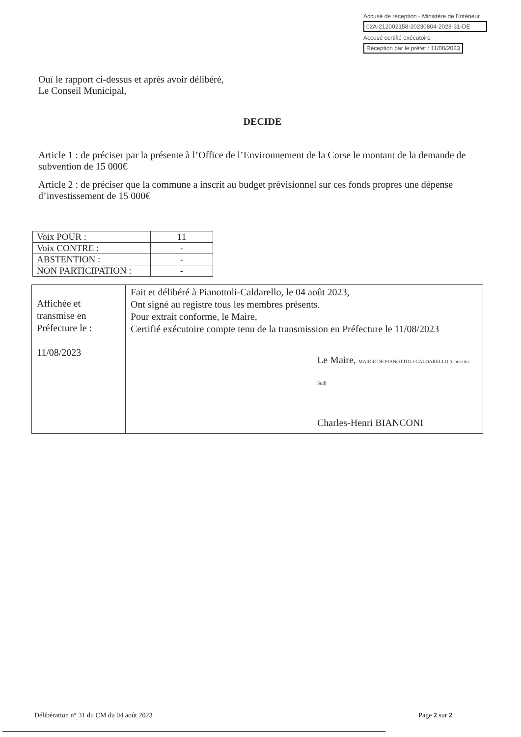Accusé de réception - Ministère de l'Intérieur
02A-212002158-20230804-2023-31-DE
Accusé certifié exécutoire
Réception par le préfet : 11/08/2023
Ouï le rapport ci-dessus et après avoir délibéré,
Le Conseil Municipal,
DECIDE
Article 1 : de préciser par la présente à l’Office de l’Environnement de la Corse le montant de la demande de subvention de 15 000€
Article 2 : de préciser que la commune a inscrit au budget prévisionnel sur ces fonds propres une dépense d’investissement de 15 000€
| Voix POUR : | 11 |
| Voix CONTRE : | - |
| ABSTENTION : | - |
| NON PARTICIPATION : | - |
| Affichée et transmise en Préfecture le : 11/08/2023 | Fait et délibéré à Pianottoli-Caldarello, le 04 août 2023, Ont signé au registre tous les membres présents. Pour extrait conforme, le Maire, Certifié exécutoire compte tenu de la transmission en Préfecture le 11/08/2023 Le Maire, MAIRIE DE PIANOTTOLI-CALDARELLO (Corse du Sud) Charles-Henri BIANCONI |
Délibération n° 31 du CM du 04 août 2023 Page 2 sur 2